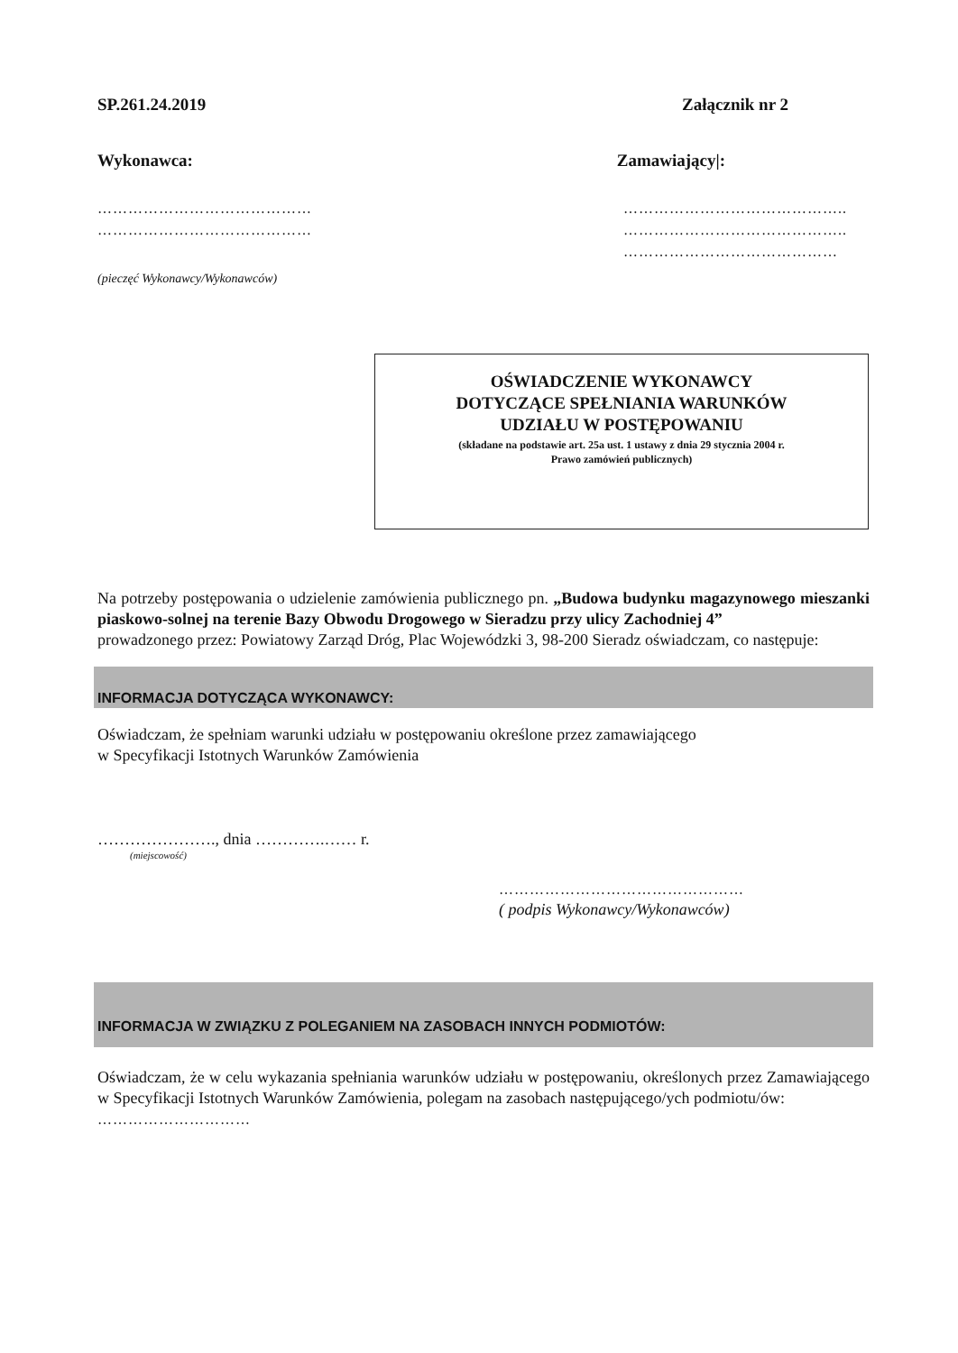SP.261.24.2019 Załącznik nr 2
Wykonawca: Zamawiający|:
……………………………………
……………………………………
……………………………………..
……………………………………..
……………………………………
(pieczęć Wykonawcy/Wykonawców)
OŚWIADCZENIE WYKONAWCY
DOTYCZĄCE SPEŁNIANIA WARUNKÓW
UDZIAŁU W POSTĘPOWANIU
(składane na podstawie art. 25a ust. 1 ustawy z dnia 29 stycznia 2004 r.
Prawo zamówień publicznych)
Na potrzeby postępowania o udzielenie zamówienia publicznego pn. „Budowa budynku magazynowego mieszanki piaskowo-solnej na terenie Bazy Obwodu Drogowego w Sieradzu przy ulicy Zachodniej 4”
prowadzonego przez: Powiatowy Zarząd Dróg, Plac Wojewódzki 3, 98-200 Sieradz oświadczam, co następuje:
INFORMACJA DOTYCZĄCA WYKONAWCY:
Oświadczam, że spełniam warunki udziału w postępowaniu określone przez zamawiającego
w Specyfikacji Istotnych Warunków Zamówienia
…………………., dnia ………….…… r.
(miejscowość)
…………………………………………
( podpis Wykonawcy/Wykonawców)
INFORMACJA W ZWIĄZKU Z POLEGANIEM NA ZASOBACH INNYCH PODMIOTÓW:
Oświadczam, że w celu wykazania spełniania warunków udziału w postępowaniu, określonych przez Zamawiającego w Specyfikacji Istotnych Warunków Zamówienia, polegam na zasobach następującego/ych podmiotu/ów:
…………………………